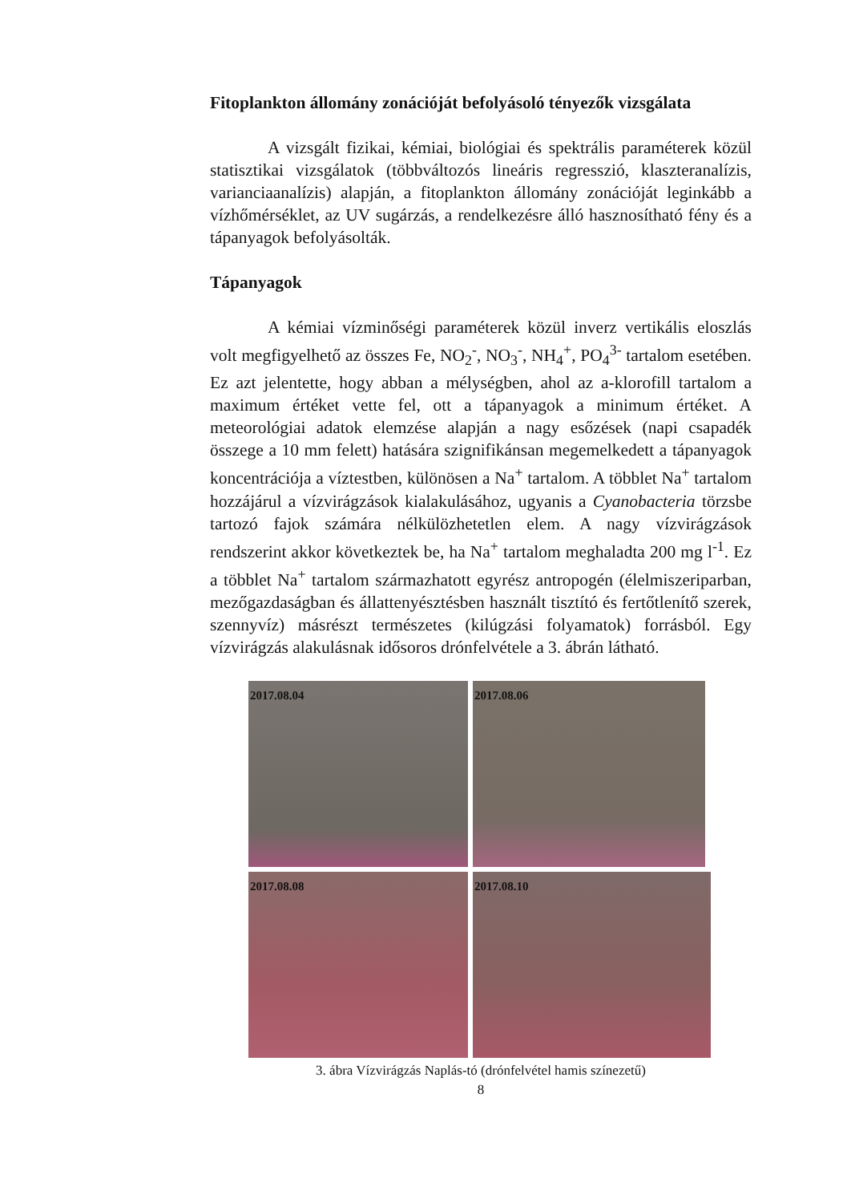Fitoplankton állomány zonációját befolyásoló tényezők vizsgálata
A vizsgált fizikai, kémiai, biológiai és spektrális paraméterek közül statisztikai vizsgálatok (többváltozós lineáris regresszió, klaszteranalízis, varianciaanalízis) alapján, a fitoplankton állomány zonációját leginkább a vízhőmérséklet, az UV sugárzás, a rendelkezésre álló hasznosítható fény és a tápanyagok befolyásolták.
Tápanyagok
A kémiai vízminőségi paraméterek közül inverz vertikális eloszlás volt megfigyelhető az összes Fe, NO<sub>2</sub><sup>-</sup>, NO<sub>3</sub><sup>-</sup>, NH<sub>4</sub><sup>+</sup>, PO<sub>4</sub><sup>3-</sup> tartalom esetében. Ez azt jelentette, hogy abban a mélységben, ahol az a-klorofill tartalom a maximum értéket vette fel, ott a tápanyagok a minimum értéket. A meteorológiai adatok elemzése alapján a nagy esőzések (napi csapadék összege a 10 mm felett) hatására szignifikánsan megemelkedett a tápanyagok koncentrációja a víztestben, különösen a Na<sup>+</sup> tartalom. A többlet Na<sup>+</sup> tartalom hozzájárul a vízvirágzások kialakulásához, ugyanis a Cyanobacteria törzsbe tartozó fajok számára nélkülözhetetlen elem. A nagy vízvirágzások rendszerint akkor következtek be, ha Na<sup>+</sup> tartalom meghaladta 200 mg l<sup>-1</sup>. Ez a többlet Na<sup>+</sup> tartalom származhatott egyrész antropogén (élelmiszeriparban, mezőgazdaságban és állattenyésztésben használt tisztító és fertőtlenítő szerek, szennyvíz) másrészt természetes (kilúgzási folyamatok) forrásból. Egy vízvirágzás alakulásnak idősoros drónfelvétele a 3. ábrán látható.
2017.08.04
2017.08.06
2017.08.08
2017.08.10
3. ábra Vízvirágzás Naplás-tó (drónfelvétel hamis színezetű)
8